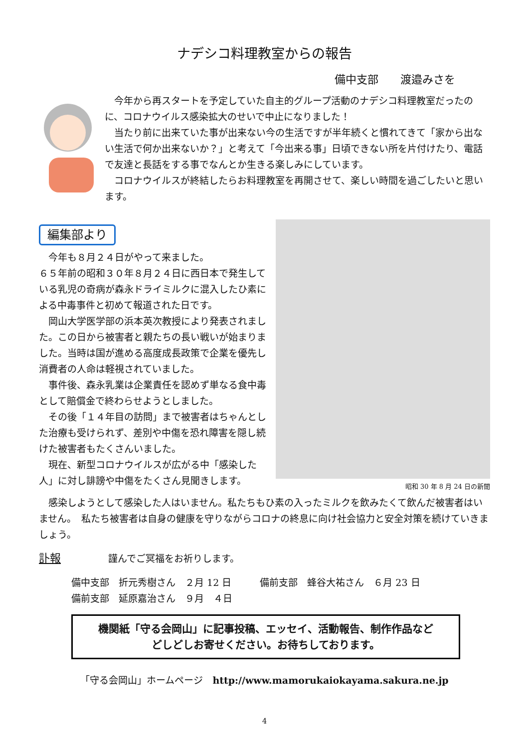ナデシコ料理教室からの報告
備中支部　　渡邉みさを
　今年から再スタートを予定していた自主的グループ活動のナデシコ料理教室だったのに、コロナウイルス感染拡大のせいで中止になりました！
　当たり前に出来ていた事が出来ない今の生活ですが半年続くと慣れてきて「家から出ない生活で何か出来ないか？」と考えて「今出来る事」日頃できない所を片付けたり、電話で友達と長話をする事でなんとか生きる楽しみにしています。
　コロナウイルスが終結したらお料理教室を再開させて、楽しい時間を過ごしたいと思います。
編集部より
　今年も８月２４日がやって来ました。
６５年前の昭和３０年８月２４日に西日本で発生している乳児の奇病が森永ドライミルクに混入したひ素による中毒事件と初めて報道された日です。
　岡山大学医学部の浜本英次教授により発表されました。この日から被害者と親たちの長い戦いが始まりました。当時は国が進める高度成長政策で企業を優先し消費者の人命は軽視されていました。
　事件後、森永乳業は企業責任を認めず単なる食中毒として賠償金で終わらせようとしました。
　その後「１４年目の訪問」まで被害者はちゃんとした治療も受けられず、差別や中傷を恐れ障害を隠し続けた被害者もたくさんいました。
　現在、新型コロナウイルスが広がる中「感染した人」に対し誹謗や中傷をたくさん見聞きします。
昭和 30 年 8 月 24 日の新聞
　感染しようとして感染した人はいません。私たちもひ素の入ったミルクを飲みたくて飲んだ被害者はいません。　私たち被害者は自身の健康を守りながらコロナの終息に向け社会協力と安全対策を続けていきましょう。
訃報　　　　　謹んでご冥福をお祈りします。
備中支部　折元秀樹さん　２月 12 日　　　備前支部　蜂谷大祐さん　６月 23 日
備前支部　延原嘉治さん　９月　４日
機関紙「守る会岡山」に記事投稿、エッセイ、活動報告、制作作品など
どしどしお寄せください。お待ちしております。
「守る会岡山」ホームページ　http://www.mamorukaiokayama.sakura.ne.jp
4